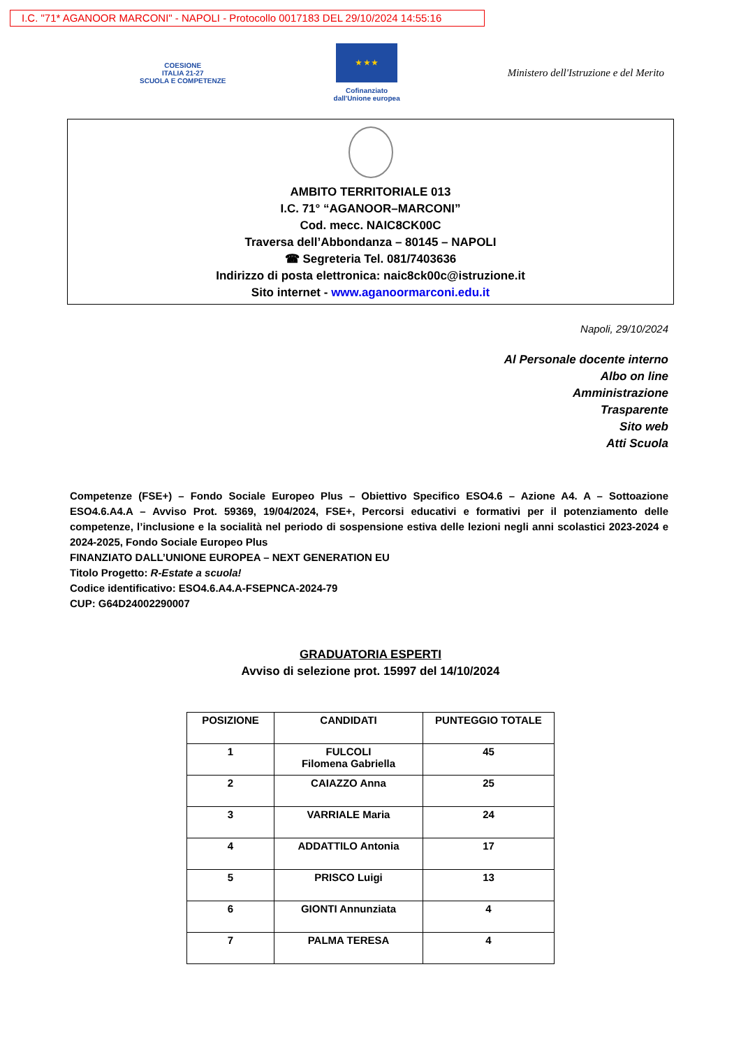I.C. "71* AGANOOR MARCONI" - NAPOLI - Protocollo 0017183 DEL 29/10/2024 14:55:16
COESIONE
ITALIA 21-27
SCUOLA E COMPETENZE
★ ★ ★
Cofinanziato
dall'Unione europea
Ministero dell'Istruzione e del Merito
AMBITO TERRITORIALE 013
I.C. 71° “AGANOOR–MARCONI”
Cod. mecc. NAIC8CK00C
Traversa dell’Abbondanza – 80145 – NAPOLI
☎ Segreteria Tel. 081/7403636
Indirizzo di posta elettronica: naic8ck00c@istruzione.it
Sito internet - www.aganoormarconi.edu.it
Napoli, 29/10/2024
Al Personale docente interno
Albo on line
Amministrazione
Trasparente
Sito web
Atti Scuola
Competenze (FSE+) – Fondo Sociale Europeo Plus – Obiettivo Specifico ESO4.6 – Azione A4. A – Sottoazione ESO4.6.A4.A – Avviso Prot. 59369, 19/04/2024, FSE+, Percorsi educativi e formativi per il potenziamento delle competenze, l’inclusione e la socialità nel periodo di sospensione estiva delle lezioni negli anni scolastici 2023-2024 e 2024-2025, Fondo Sociale Europeo Plus
FINANZIATO DALL’UNIONE EUROPEA – NEXT GENERATION EU
Titolo Progetto: R-Estate a scuola!
Codice identificativo: ESO4.6.A4.A-FSEPNCA-2024-79
CUP: G64D24002290007
GRADUATORIA ESPERTI
Avviso di selezione prot. 15997 del 14/10/2024
| POSIZIONE | CANDIDATI | PUNTEGGIO TOTALE |
| --- | --- | --- |
| 1 | FULCOLI Filomena Gabriella | 45 |
| 2 | CAIAZZO Anna | 25 |
| 3 | VARRIALE Maria | 24 |
| 4 | ADDATTILO Antonia | 17 |
| 5 | PRISCO Luigi | 13 |
| 6 | GIONTI Annunziata | 4 |
| 7 | PALMA TERESA | 4 |